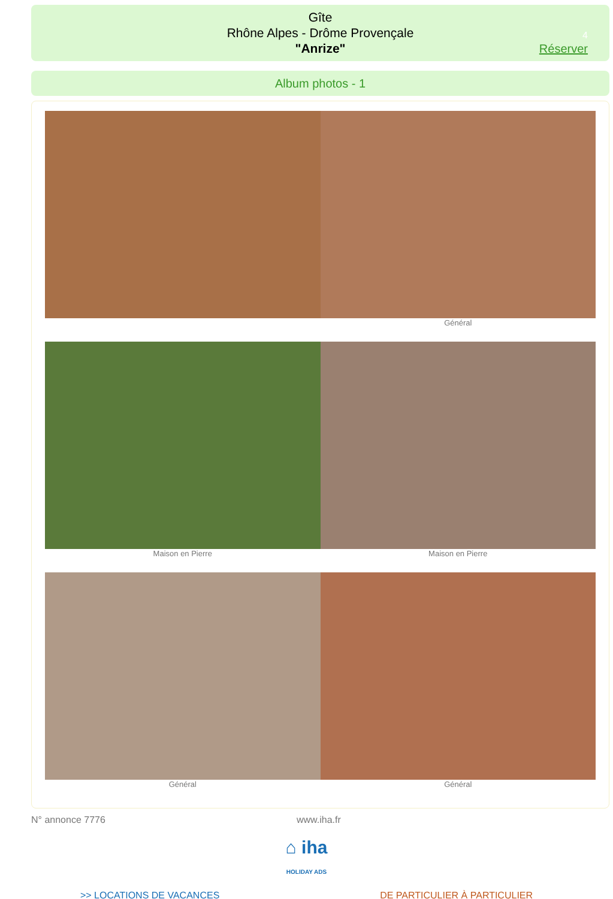Gîte
Rhône Alpes - Drôme Provençale
"Anrize"
4
Réserver
Album photos - 1
Général
Maison en Pierre Maison en Pierre
Général Général
N° annonce 7776 www.iha.fr
⌂ iha
HOLIDAY ADS
>> LOCATIONS DE VACANCES DE PARTICULIER À PARTICULIER